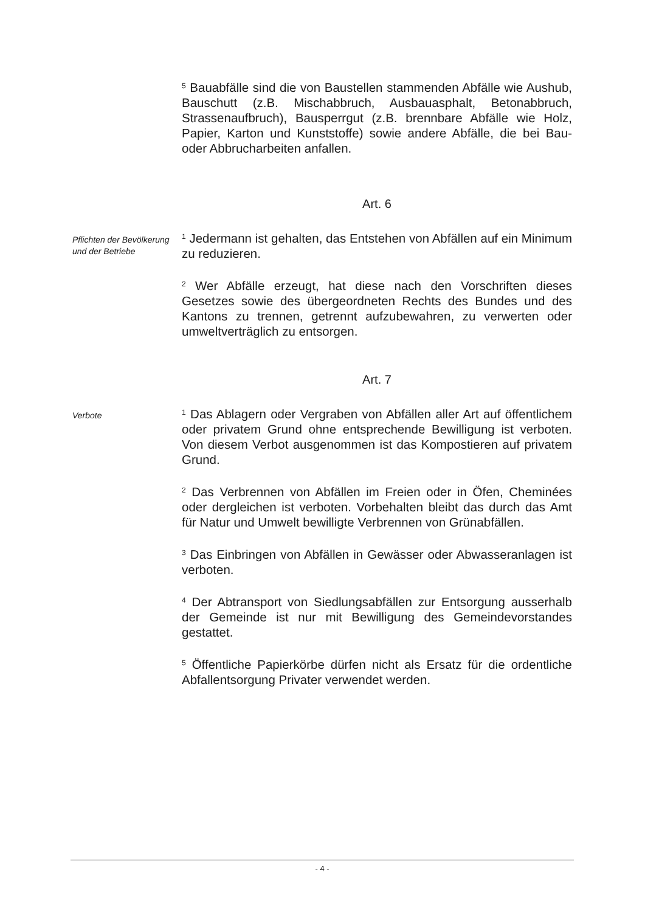<sup>5</sup> Bauabfälle sind die von Baustellen stammenden Abfälle wie Aushub, Bauschutt (z.B. Mischabbruch, Ausbauasphalt, Betonabbruch, Strassenaufbruch), Bausperrgut (z.B. brennbare Abfälle wie Holz, Papier, Karton und Kunststoffe) sowie andere Abfälle, die bei Bau- oder Abbrucharbeiten anfallen.
Art. 6
Pflichten der Bevölkerung und der Betriebe
<sup>1</sup> Jedermann ist gehalten, das Entstehen von Abfällen auf ein Minimum zu reduzieren.
<sup>2</sup> Wer Abfälle erzeugt, hat diese nach den Vorschriften dieses Gesetzes sowie des übergeordneten Rechts des Bundes und des Kantons zu trennen, getrennt aufzubewahren, zu verwerten oder umweltverträglich zu entsorgen.
Art. 7
Verbote
<sup>1</sup> Das Ablagern oder Vergraben von Abfällen aller Art auf öffentlichem oder privatem Grund ohne entsprechende Bewilligung ist verboten. Von diesem Verbot ausgenommen ist das Kompostieren auf privatem Grund.
<sup>2</sup> Das Verbrennen von Abfällen im Freien oder in Öfen, Cheminées oder dergleichen ist verboten. Vorbehalten bleibt das durch das Amt für Natur und Umwelt bewilligte Verbrennen von Grünabfällen.
<sup>3</sup> Das Einbringen von Abfällen in Gewässer oder Abwasseranlagen ist verboten.
<sup>4</sup> Der Abtransport von Siedlungsabfällen zur Entsorgung ausserhalb der Gemeinde ist nur mit Bewilligung des Gemeindevorstandes gestattet.
<sup>5</sup> Öffentliche Papierkörbe dürfen nicht als Ersatz für die ordentliche Abfallentsorgung Privater verwendet werden.
- 4 -